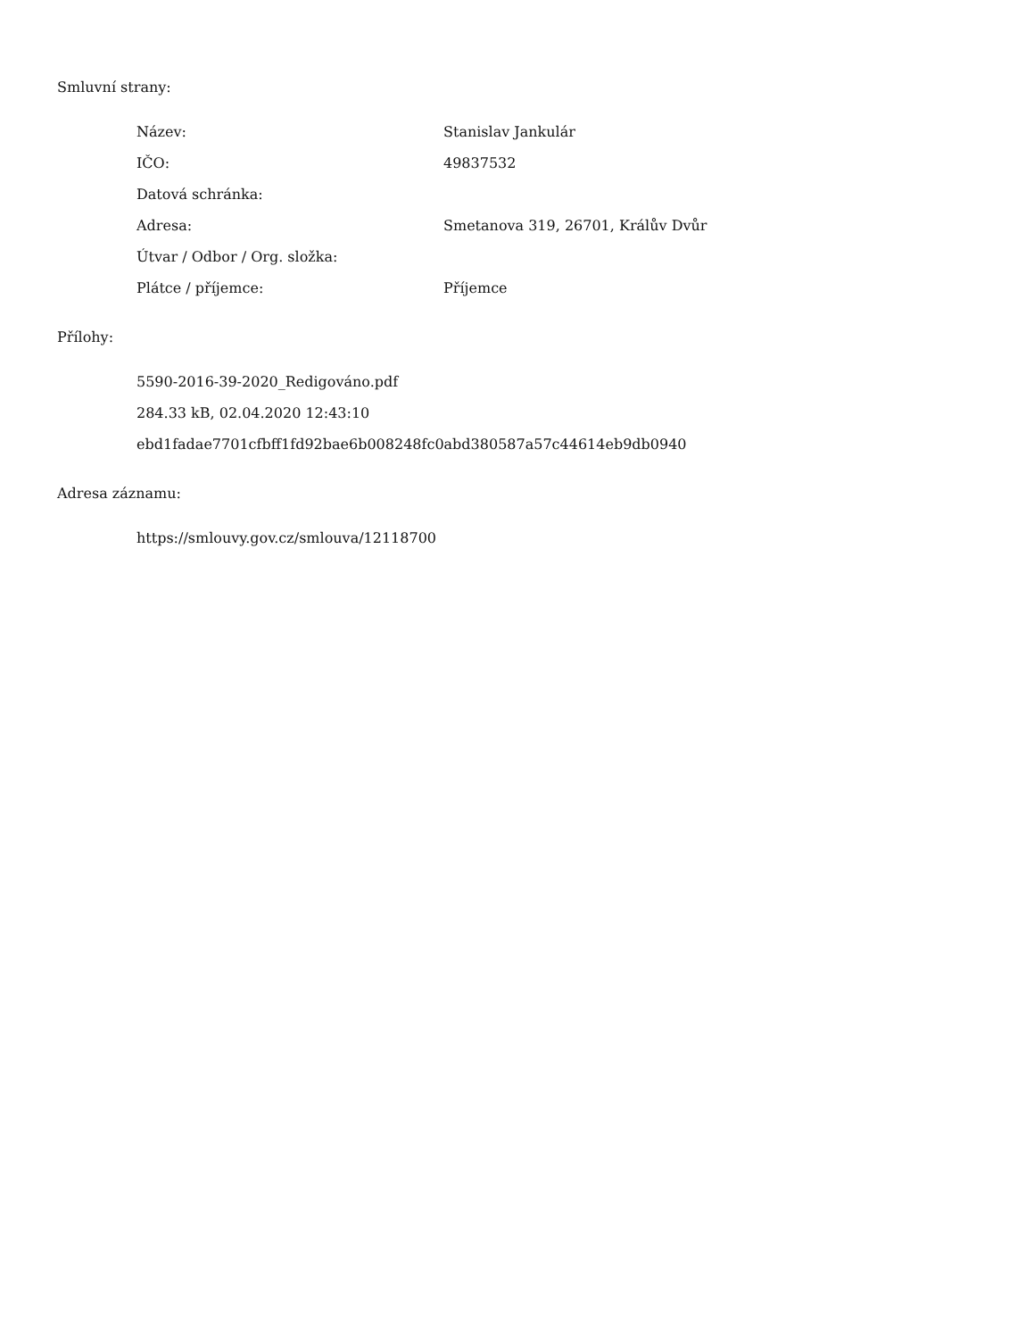Smluvní strany:
| Název: | Stanislav Jankulár |
| IČO: | 49837532 |
| Datová schránka: | |
| Adresa: | Smetanova 319, 26701, Králův Dvůr |
| Útvar / Odbor / Org. složka: | |
| Plátce / příjemce: | Příjemce |
Přílohy:
5590-2016-39-2020_Redigováno.pdf
284.33 kB, 02.04.2020 12:43:10
ebd1fadae7701cfbff1fd92bae6b008248fc0abd380587a57c44614eb9db0940
Adresa záznamu:
https://smlouvy.gov.cz/smlouva/12118700